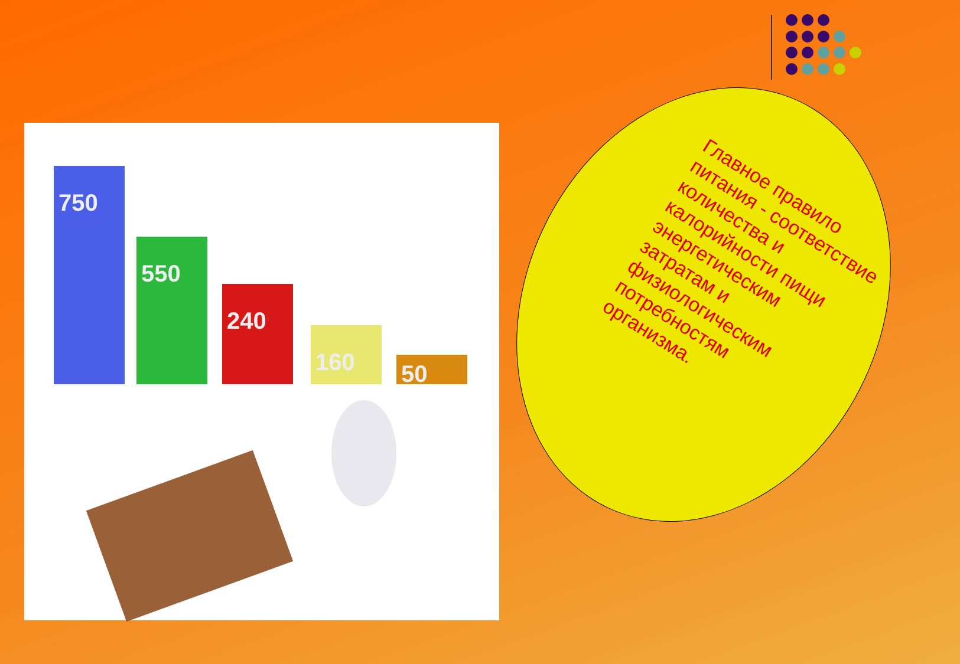750 550 240 160 50
Главное правило питания - соответствие количества и калорийности пищи энергетическим затратам и физиологическим потребностям организма.